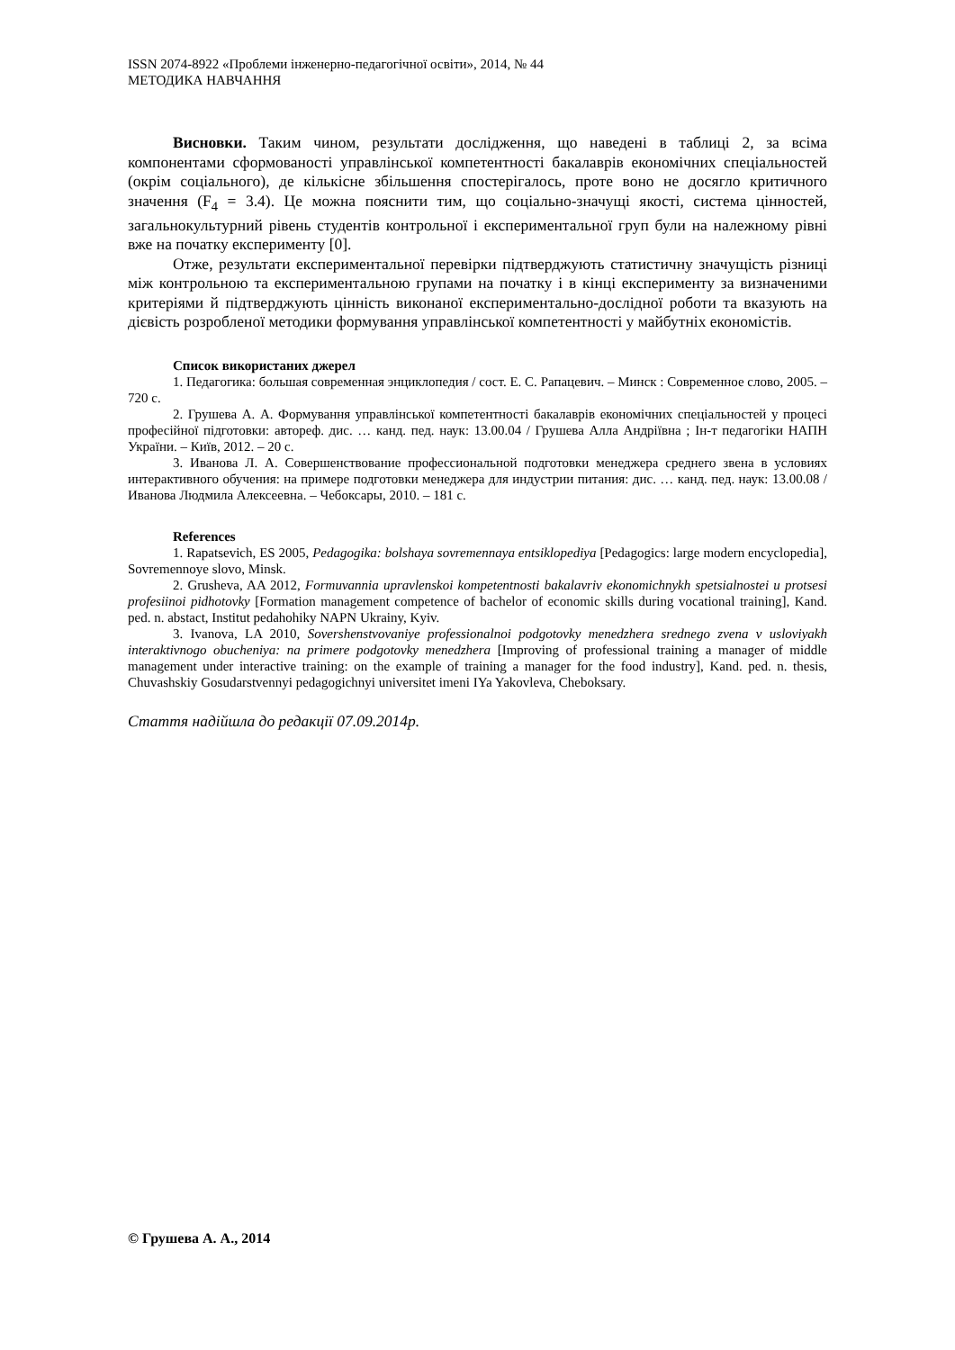ISSN 2074-8922 «Проблеми інженерно-педагогічної освіти», 2014, № 44
МЕТОДИКА НАВЧАННЯ
Висновки. Таким чином, результати дослідження, що наведені в таблиці 2, за всіма компонентами сформованості управлінської компетентності бакалаврів економічних спеціальностей (окрім соціального), де кількісне збільшення спостерігалось, проте воно не досягло критичного значення (F<sub>4</sub> = 3.4). Це можна пояснити тим, що соціально-значущі якості, система цінностей, загальнокультурний рівень студентів контрольної і експериментальної груп були на належному рівні вже на початку експерименту [0].
Отже, результати експериментальної перевірки підтверджують статистичну значущість різниці між контрольною та експериментальною групами на початку і в кінці експерименту за визначеними критеріями й підтверджують цінність виконаної експериментально-дослідної роботи та вказують на дієвість розробленої методики формування управлінської компетентності у майбутніх економістів.
Список використаних джерел
1. Педагогика: большая современная энциклопедия / сост. Е. С. Рапацевич. – Минск : Современное слово, 2005. – 720 с.
2. Грушева А. А. Формування управлінської компетентності бакалаврів економічних спеціальностей у процесі професійної підготовки: автореф. дис. … канд. пед. наук: 13.00.04 / Грушева Алла Андріївна ; Ін-т педагогіки НАПН України. – Київ, 2012. – 20 с.
3. Иванова Л. А. Совершенствование профессиональной подготовки менеджера среднего звена в условиях интерактивного обучения: на примере подготовки менеджера для индустрии питания: дис. … канд. пед. наук: 13.00.08 / Иванова Людмила Алексеевна. – Чебоксары, 2010. – 181 с.
References
1. Rapatsevich, ES 2005, Pedagogika: bolshaya sovremennaya entsiklopediya [Pedagogics: large modern encyclopedia], Sovremennoye slovo, Minsk.
2. Grusheva, AA 2012, Formuvannia upravlenskoi kompetentnosti bakalavriv ekonomichnykh spetsialnostei u protsesi profesiinoi pidhotovky [Formation management competence of bachelor of economic skills during vocational training], Kand. ped. n. abstact, Institut pedahohiky NAPN Ukrainy, Kyiv.
3. Ivanova, LA 2010, Sovershenstvovaniye professionalnoi podgotovky menedzhera srednego zvena v usloviyakh interaktivnogo obucheniya: na primere podgotovky menedzhera [Improving of professional training a manager of middle management under interactive training: on the example of training a manager for the food industry], Kand. ped. n. thesis, Chuvashskiy Gosudarstvennyi pedagogichnyi universitet imeni IYa Yakovleva, Cheboksary.
Стаття надійшла до редакції 07.09.2014р.
© Грушева А. А., 2014